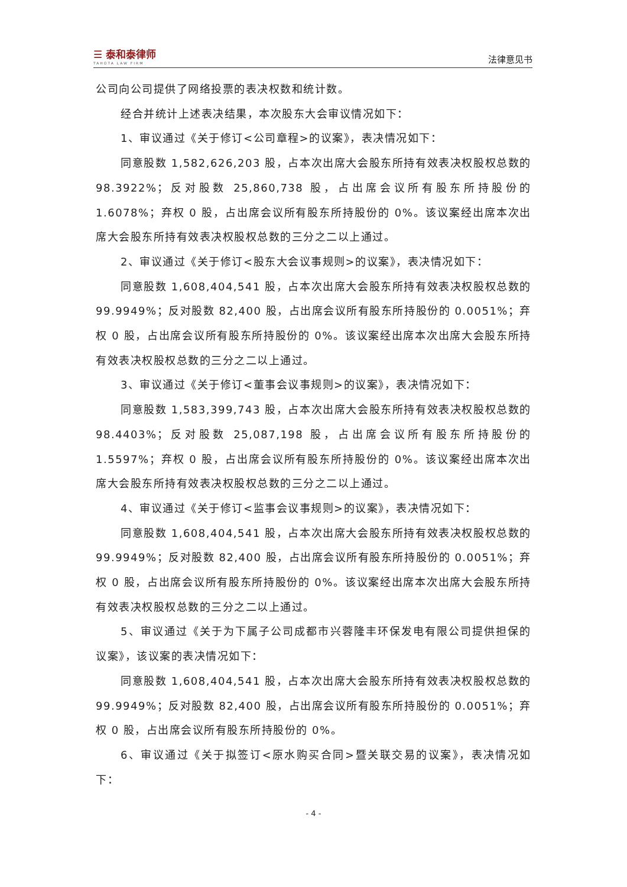☰ 泰和泰律师
TAHOTA LAW FIRM
法律意见书
公司向公司提供了网络投票的表决权数和统计数。
经合并统计上述表决结果，本次股东大会审议情况如下：
1、审议通过《关于修订<公司章程>的议案》，表决情况如下：
同意股数 1,582,626,203 股，占本次出席大会股东所持有效表决权股权总数的 98.3922%；反对股数 25,860,738 股，占出席会议所有股东所持股份的 1.6078%；弃权 0 股，占出席会议所有股东所持股份的 0%。该议案经出席本次出席大会股东所持有效表决权股权总数的三分之二以上通过。
2、审议通过《关于修订<股东大会议事规则>的议案》，表决情况如下：
同意股数 1,608,404,541 股，占本次出席大会股东所持有效表决权股权总数的 99.9949%；反对股数 82,400 股，占出席会议所有股东所持股份的 0.0051%；弃权 0 股，占出席会议所有股东所持股份的 0%。该议案经出席本次出席大会股东所持有效表决权股权总数的三分之二以上通过。
3、审议通过《关于修订<董事会议事规则>的议案》，表决情况如下：
同意股数 1,583,399,743 股，占本次出席大会股东所持有效表决权股权总数的 98.4403%；反对股数 25,087,198 股，占出席会议所有股东所持股份的 1.5597%；弃权 0 股，占出席会议所有股东所持股份的 0%。该议案经出席本次出席大会股东所持有效表决权股权总数的三分之二以上通过。
4、审议通过《关于修订<监事会议事规则>的议案》，表决情况如下：
同意股数 1,608,404,541 股，占本次出席大会股东所持有效表决权股权总数的 99.9949%；反对股数 82,400 股，占出席会议所有股东所持股份的 0.0051%；弃权 0 股，占出席会议所有股东所持股份的 0%。该议案经出席本次出席大会股东所持有效表决权股权总数的三分之二以上通过。
5、审议通过《关于为下属子公司成都市兴蓉隆丰环保发电有限公司提供担保的议案》，该议案的表决情况如下：
同意股数 1,608,404,541 股，占本次出席大会股东所持有效表决权股权总数的 99.9949%；反对股数 82,400 股，占出席会议所有股东所持股份的 0.0051%；弃权 0 股，占出席会议所有股东所持股份的 0%。
6、审议通过《关于拟签订<原水购买合同>暨关联交易的议案》，表决情况如下：
- 4 -